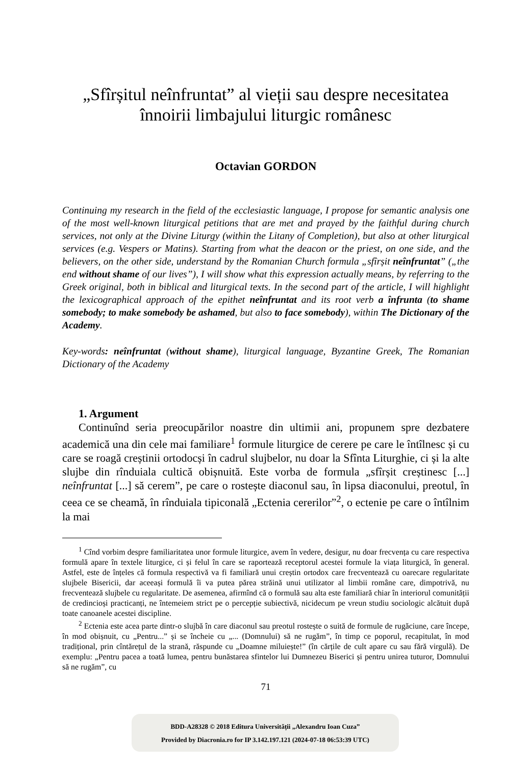„Sfîrșitul neînfruntat” al vieții sau despre necesitatea
înnoirii limbajului liturgic românesc
Octavian GORDON
Continuing my research in the field of the ecclesiastic language, I propose for semantic analysis one of the most well-known liturgical petitions that are met and prayed by the faithful during church services, not only at the Divine Liturgy (within the Litany of Completion), but also at other liturgical services (e.g. Vespers or Matins). Starting from what the deacon or the priest, on one side, and the believers, on the other side, understand by the Romanian Church formula „sfîrșit neînfruntat” („the end without shame of our lives”), I will show what this expression actually means, by referring to the Greek original, both in biblical and liturgical texts. In the second part of the article, I will highlight the lexicographical approach of the epithet neînfruntat and its root verb a înfrunta (to shame somebody; to make somebody be ashamed, but also to face somebody), within The Dictionary of the Academy.
Key-words: neînfruntat (without shame), liturgical language, Byzantine Greek, The Romanian Dictionary of the Academy
1. Argument
Continuînd seria preocupărilor noastre din ultimii ani, propunem spre dezbatere academică una din cele mai familiare<sup>1</sup> formule liturgice de cerere pe care le întîlnesc și cu care se roagă creștinii ortodocși în cadrul slujbelor, nu doar la Sfînta Liturghie, ci și la alte slujbe din rînduiala cultică obișnuită. Este vorba de formula „sfîrșit creștinesc [...] neînfruntat [...] să cerem”, pe care o rostește diaconul sau, în lipsa diaconului, preotul, în ceea ce se cheamă, în rînduiala tipiconală „Ectenia cererilor”<sup>2</sup>, o ectenie pe care o întîlnim la mai
<sup>1</sup> Cînd vorbim despre familiaritatea unor formule liturgice, avem în vedere, desigur, nu doar frecvența cu care respectiva formulă apare în textele liturgice, ci și felul în care se raportează receptorul acestei formule la viața liturgică, în general. Astfel, este de înțeles că formula respectivă va fi familiară unui creștin ortodox care frecventează cu oarecare regularitate slujbele Bisericii, dar aceeași formulă îi va putea părea străină unui utilizator al limbii române care, dimpotrivă, nu frecventează slujbele cu regularitate. De asemenea, afirmînd că o formulă sau alta este familiară chiar în interiorul comunității de credincioși practicanți, ne întemeiem strict pe o percepție subiectivă, nicidecum pe vreun studiu sociologic alcătuit după toate canoanele acestei discipline.
<sup>2</sup> Ectenia este acea parte dintr-o slujbă în care diaconul sau preotul rostește o suită de formule de rugăciune, care începe, în mod obișnuit, cu „Pentru...” și se încheie cu „... (Domnului) să ne rugăm”, în timp ce poporul, recapitulat, în mod tradițional, prin cîntărețul de la strană, răspunde cu „Doamne miluiește!” (în cărțile de cult apare cu sau fără virgulă). De exemplu: „Pentru pacea a toată lumea, pentru bunăstarea sfintelor lui Dumnezeu Biserici și pentru unirea tuturor, Domnului să ne rugăm”, cu
71
BDD-A28328 © 2018 Editura Universității „Alexandru Ioan Cuza”
Provided by Diacronia.ro for IP 3.142.197.121 (2024-07-18 06:53:39 UTC)